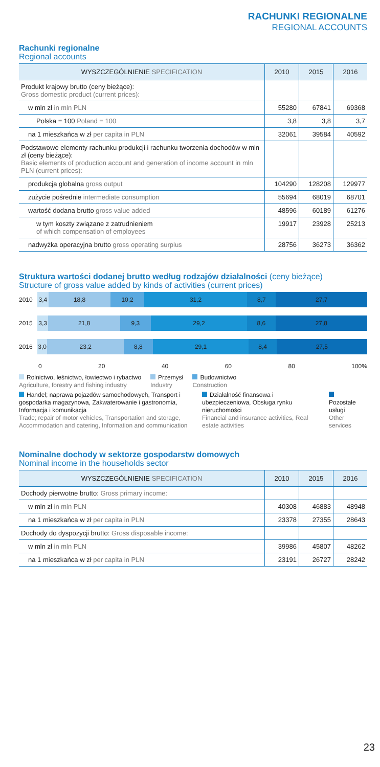RACHUNKI REGIONALNE
REGIONAL ACCOUNTS
Rachunki regionalne
Regional accounts
| WYSZCZEGÓLNIENIE SPECIFICATION | 2010 | 2015 | 2016 |
| --- | --- | --- | --- |
| Produkt krajowy brutto (ceny bieżące): Gross domestic product (current prices): | | | |
| w mln zł in mln PLN | 55280 | 67841 | 69368 |
| Polska = 100 Poland = 100 | 3,8 | 3,8 | 3,7 |
| na 1 mieszkańca w zł per capita in PLN | 32061 | 39584 | 40592 |
| Podstawowe elementy rachunku produkcji i rachunku tworzenia dochodów w mln zł (ceny bieżące): Basic elements of production account and generation of income account in mln PLN (current prices): | | | |
| produkcja globalna gross output | 104290 | 128208 | 129977 |
| zużycie pośrednie intermediate consumption | 55694 | 68019 | 68701 |
| wartość dodana brutto gross value added | 48596 | 60189 | 61276 |
| w tym koszty związane z zatrudnieniem of which compensation of employees | 19917 | 23928 | 25213 |
| nadwyżka operacyjna brutto gross operating surplus | 28756 | 36273 | 36362 |
Struktura wartości dodanej brutto według rodzajów działalności (ceny bieżące)
Structure of gross value added by kinds of activities (current prices)
2010
3,4 18,8 10,2 31,2 8,7 27,7
2015
3,3 21,8 9,3 29,2 8,6 27,8
2016
3,0 23,2 8,8 29,1 8,4 27,5
0 20 40 60 80 100%
Rolnictwo, leśnictwo, łowiectwo i rybactwo
Agriculture, forestry and fishing industry
Przemysł
Industry
Budownictwo
Construction
Handel; naprawa pojazdów samochodowych, Transport i gospodarka magazynowa, Zakwaterowanie i gastronomia, Informacja i komunikacja
Trade; repair of motor vehicles, Transportation and storage, Accommodation and catering, Information and communication
Działalność finansowa i ubezpieczeniowa, Obsługa rynku nieruchomości
Financial and insurance activities, Real estate activities
Pozostałe usługi
Other services
Nominalne dochody w sektorze gospodarstw domowych
Nominal income in the households sector
| WYSZCZEGÓLNIENIE SPECIFICATION | 2010 | 2015 | 2016 |
| --- | --- | --- | --- |
| Dochody pierwotne brutto: Gross primary income: | | | |
| w mln zł in mln PLN | 40308 | 46883 | 48948 |
| na 1 mieszkańca w zł per capita in PLN | 23378 | 27355 | 28643 |
| Dochody do dyspozycji brutto: Gross disposable income: | | | |
| w mln zł in mln PLN | 39986 | 45807 | 48262 |
| na 1 mieszkańca w zł per capita in PLN | 23191 | 26727 | 28242 |
23